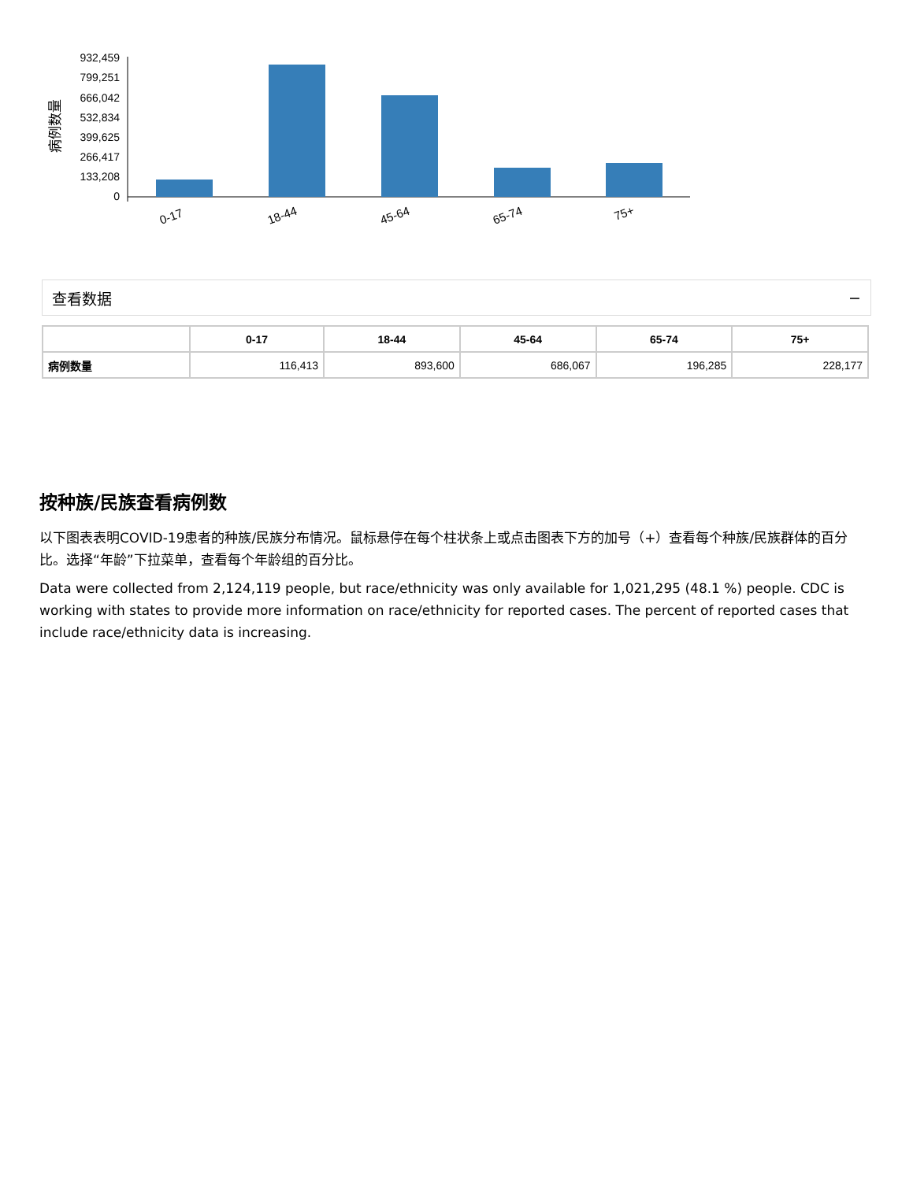病例数量
932,459
799,251
666,042
532,834
399,625
266,417
133,208
0
0-17
18-44
45-64
65-74
75+
查看数据 −
| | 0-17 | 18-44 | 45-64 | 65-74 | 75+ |
| --- | --- | --- | --- | --- | --- |
| 病例数量 | 116,413 | 893,600 | 686,067 | 196,285 | 228,177 |
按种族/民族查看病例数
以下图表表明COVID-19患者的种族/民族分布情况。鼠标悬停在每个柱状条上或点击图表下方的加号（+）查看每个种族/民族群体的百分比。选择“年龄”下拉菜单，查看每个年龄组的百分比。
Data were collected from 2,124,119 people, but race/ethnicity was only available for 1,021,295 (48.1 %) people. CDC is working with states to provide more information on race/ethnicity for reported cases. The percent of reported cases that include race/ethnicity data is increasing.